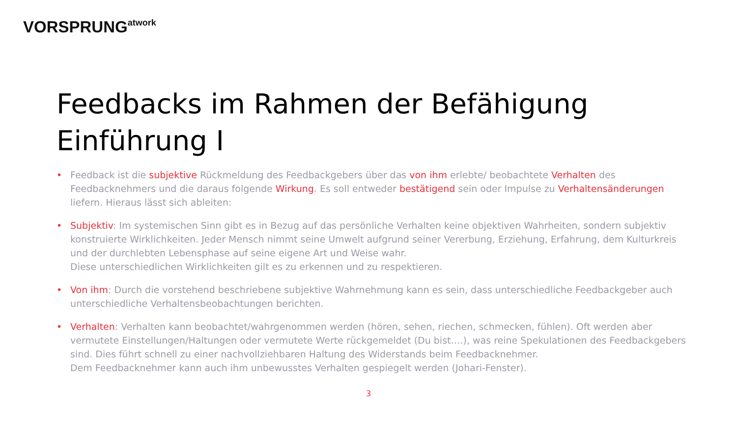VORSPRUNG<sup>atwork</sup>
Feedbacks im Rahmen der Befähigung
Einführung I
• Feedback ist die subjektive Rückmeldung des Feedbackgebers über das von ihm erlebte/ beobachtete Verhalten des Feedbacknehmers und die daraus folgende Wirkung. Es soll entweder bestätigend sein oder Impulse zu Verhaltensänderungen liefern. Hieraus lässt sich ableiten:
• Subjektiv: Im systemischen Sinn gibt es in Bezug auf das persönliche Verhalten keine objektiven Wahrheiten, sondern subjektiv konstruierte Wirklichkeiten. Jeder Mensch nimmt seine Umwelt aufgrund seiner Vererbung, Erziehung, Erfahrung, dem Kulturkreis und der durchlebten Lebensphase auf seine eigene Art und Weise wahr.
Diese unterschiedlichen Wirklichkeiten gilt es zu erkennen und zu respektieren.
• Von ihm: Durch die vorstehend beschriebene subjektive Wahrnehmung kann es sein, dass unterschiedliche Feedbackgeber auch unterschiedliche Verhaltensbeobachtungen berichten.
• Verhalten: Verhalten kann beobachtet/wahrgenommen werden (hören, sehen, riechen, schmecken, fühlen). Oft werden aber vermutete Einstellungen/Haltungen oder vermutete Werte rückgemeldet (Du bist….), was reine Spekulationen des Feedbackgebers sind. Dies führt schnell zu einer nachvollziehbaren Haltung des Widerstands beim Feedbacknehmer.
Dem Feedbacknehmer kann auch ihm unbewusstes Verhalten gespiegelt werden (Johari-Fenster).
3